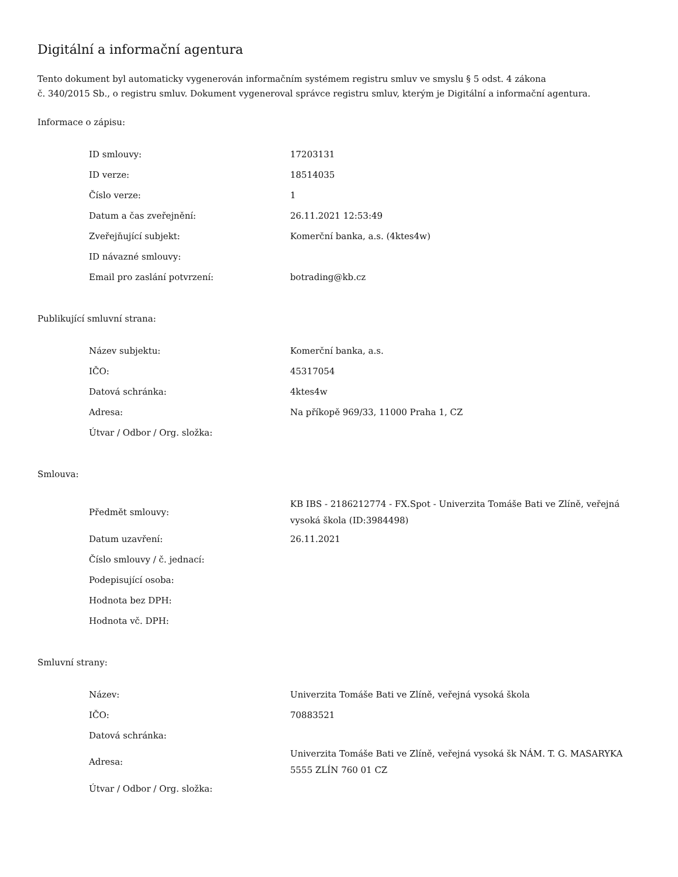Digitální a informační agentura
Tento dokument byl automaticky vygenerován informačním systémem registru smluv ve smyslu § 5 odst. 4 zákona
č. 340/2015 Sb., o registru smluv. Dokument vygeneroval správce registru smluv, kterým je Digitální a informační agentura.
Informace o zápisu:
| ID smlouvy: | 17203131 |
| ID verze: | 18514035 |
| Číslo verze: | 1 |
| Datum a čas zveřejnění: | 26.11.2021 12:53:49 |
| Zveřejňující subjekt: | Komerční banka, a.s. (4ktes4w) |
| ID návazné smlouvy: | |
| Email pro zaslání potvrzení: | botrading@kb.cz |
Publikující smluvní strana:
| Název subjektu: | Komerční banka, a.s. |
| IČO: | 45317054 |
| Datová schránka: | 4ktes4w |
| Adresa: | Na příkopě 969/33, 11000 Praha 1, CZ |
| Útvar / Odbor / Org. složka: | |
Smlouva:
| Předmět smlouvy: | KB IBS - 2186212774 - FX.Spot - Univerzita Tomáše Bati ve Zlíně, veřejná vysoká škola (ID:3984498) |
| Datum uzavření: | 26.11.2021 |
| Číslo smlouvy / č. jednací: | |
| Podepisující osoba: | |
| Hodnota bez DPH: | |
| Hodnota vč. DPH: | |
Smluvní strany:
| Název: | Univerzita Tomáše Bati ve Zlíně, veřejná vysoká škola |
| IČO: | 70883521 |
| Datová schránka: | |
| Adresa: | Univerzita Tomáše Bati ve Zlíně, veřejná vysoká šk NÁM. T. G. MASARYKA 5555 ZLÍN 760 01 CZ |
| Útvar / Odbor / Org. složka: | |